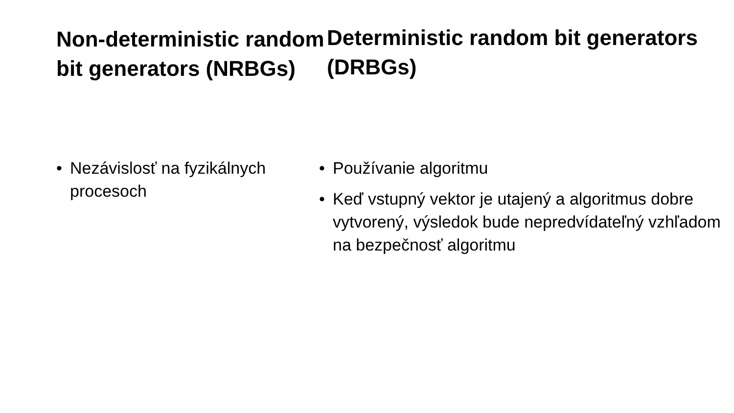Non-deterministic random bit generators (NRBGs)
• Nezávislosť na fyzikálnych procesoch
Deterministic random bit generators (DRBGs)
• Používanie algoritmu
• Keď vstupný vektor je utajený a algoritmus dobre vytvorený, výsledok bude nepredvídateľný vzhľadom na bezpečnosť algoritmu